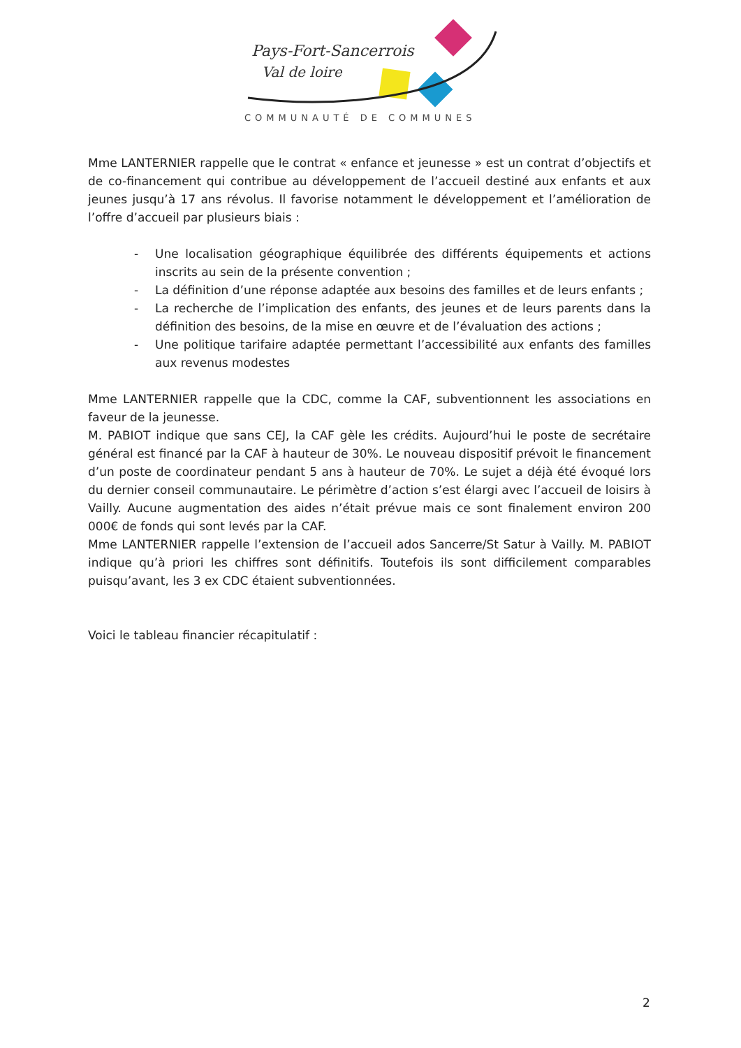Pays-Fort-Sancerrois
Val de loire
COMMUNAUTÉ DE COMMUNES
Mme LANTERNIER rappelle que le contrat « enfance et jeunesse » est un contrat d’objectifs et de co-financement qui contribue au développement de l’accueil destiné aux enfants et aux jeunes jusqu’à 17 ans révolus. Il favorise notamment le développement et l’amélioration de l’offre d’accueil par plusieurs biais :
- Une localisation géographique équilibrée des différents équipements et actions inscrits au sein de la présente convention ;
- La définition d’une réponse adaptée aux besoins des familles et de leurs enfants ;
- La recherche de l’implication des enfants, des jeunes et de leurs parents dans la définition des besoins, de la mise en œuvre et de l’évaluation des actions ;
- Une politique tarifaire adaptée permettant l’accessibilité aux enfants des familles aux revenus modestes
Mme LANTERNIER rappelle que la CDC, comme la CAF, subventionnent les associations en faveur de la jeunesse.
M. PABIOT indique que sans CEJ, la CAF gèle les crédits. Aujourd’hui le poste de secrétaire général est financé par la CAF à hauteur de 30%. Le nouveau dispositif prévoit le financement d’un poste de coordinateur pendant 5 ans à hauteur de 70%. Le sujet a déjà été évoqué lors du dernier conseil communautaire. Le périmètre d’action s’est élargi avec l’accueil de loisirs à Vailly. Aucune augmentation des aides n’était prévue mais ce sont finalement environ 200 000€ de fonds qui sont levés par la CAF.
Mme LANTERNIER rappelle l’extension de l’accueil ados Sancerre/St Satur à Vailly. M. PABIOT indique qu’à priori les chiffres sont définitifs. Toutefois ils sont difficilement comparables puisqu’avant, les 3 ex CDC étaient subventionnées.
Voici le tableau financier récapitulatif :
2